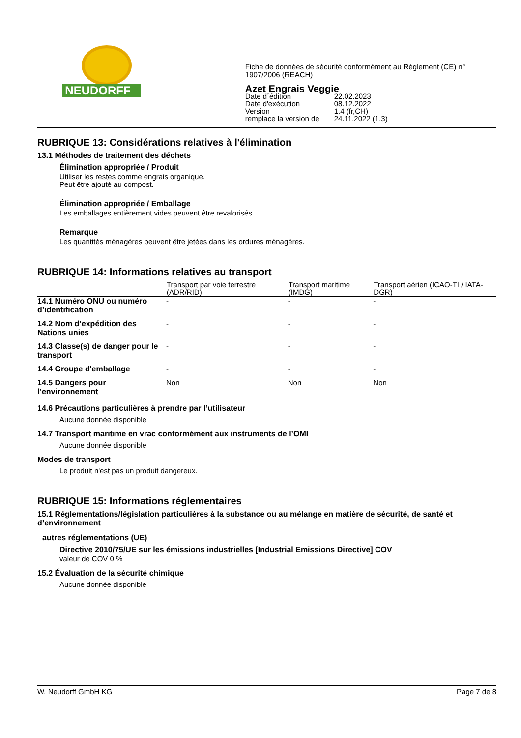NEUDORFF <sup>®</sup>
Fiche de données de sécurité conformément au Règlement (CE) n° 1907/2006 (REACH)
Azet Engrais Veggie
| Date d´édition | 22.02.2023 |
| Date d'exécution | 08.12.2022 |
| Version | 1.4 (fr,CH) |
| remplace la version de | 24.11.2022 (1.3) |
RUBRIQUE 13: Considérations relatives à l'élimination
13.1 Méthodes de traitement des déchets
Élimination appropriée / Produit
Utiliser les restes comme engrais organique.
Peut être ajouté au compost.
Élimination appropriée / Emballage
Les emballages entièrement vides peuvent être revalorisés.
Remarque
Les quantités ménagères peuvent être jetées dans les ordures ménagères.
RUBRIQUE 14: Informations relatives au transport
| | Transport par voie terrestre (ADR/RID) | Transport maritime (IMDG) | Transport aérien (ICAO-TI / IATA-DGR) |
| --- | --- | --- | --- |
| 14.1 Numéro ONU ou numéro d’identification | - | - | - |
| 14.2 Nom d’expédition des Nations unies | - | - | - |
| 14.3 Classe(s) de danger pour le transport | - | - | - |
| 14.4 Groupe d'emballage | - | - | - |
| 14.5 Dangers pour l’environnement | Non | Non | Non |
14.6 Précautions particulières à prendre par l’utilisateur
Aucune donnée disponible
14.7 Transport maritime en vrac conformément aux instruments de l’OMI
Aucune donnée disponible
Modes de transport
Le produit n'est pas un produit dangereux.
RUBRIQUE 15: Informations réglementaires
15.1 Réglementations/législation particulières à la substance ou au mélange en matière de sécurité, de santé et d’environnement
autres réglementations (UE)
Directive 2010/75/UE sur les émissions industrielles [Industrial Emissions Directive] COV
valeur de COV 0 %
15.2 Évaluation de la sécurité chimique
Aucune donnée disponible
W. Neudorff GmbH KG Page 7 de 8